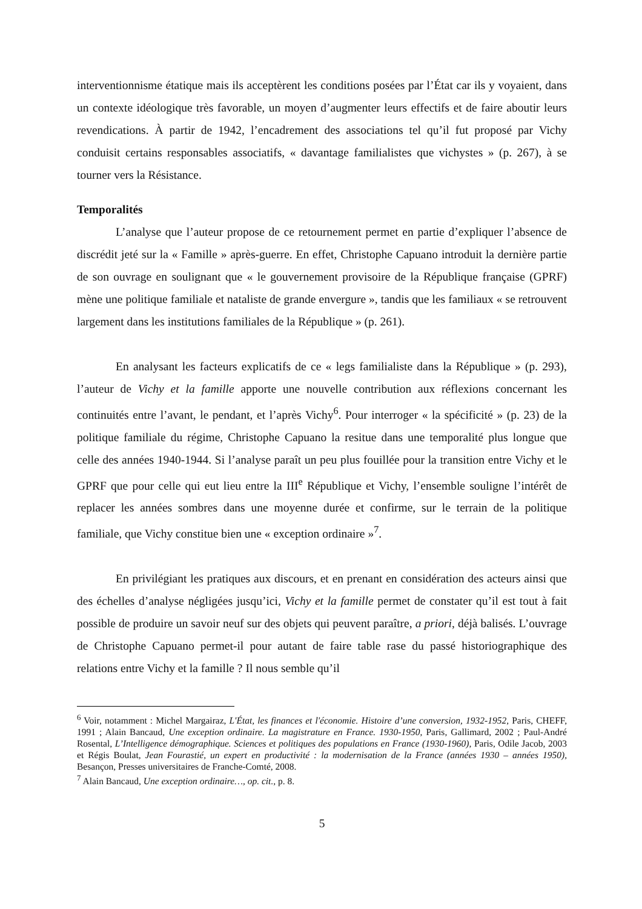interventionnisme étatique mais ils acceptèrent les conditions posées par l’État car ils y voyaient, dans un contexte idéologique très favorable, un moyen d’augmenter leurs effectifs et de faire aboutir leurs revendications. À partir de 1942, l’encadrement des associations tel qu’il fut proposé par Vichy conduisit certains responsables associatifs, « davantage familialistes que vichystes » (p. 267), à se tourner vers la Résistance.
Temporalités
L’analyse que l’auteur propose de ce retournement permet en partie d’expliquer l’absence de discrédit jeté sur la « Famille » après-guerre. En effet, Christophe Capuano introduit la dernière partie de son ouvrage en soulignant que « le gouvernement provisoire de la République française (GPRF) mène une politique familiale et nataliste de grande envergure », tandis que les familiaux « se retrouvent largement dans les institutions familiales de la République » (p. 261).
En analysant les facteurs explicatifs de ce « legs familialiste dans la République » (p. 293), l’auteur de Vichy et la famille apporte une nouvelle contribution aux réflexions concernant les continuités entre l’avant, le pendant, et l’après Vichy<sup>6</sup>. Pour interroger « la spécificité » (p. 23) de la politique familiale du régime, Christophe Capuano la resitue dans une temporalité plus longue que celle des années 1940-1944. Si l’analyse paraît un peu plus fouillée pour la transition entre Vichy et le GPRF que pour celle qui eut lieu entre la III<sup>e</sup> République et Vichy, l’ensemble souligne l’intérêt de replacer les années sombres dans une moyenne durée et confirme, sur le terrain de la politique familiale, que Vichy constitue bien une « exception ordinaire »<sup>7</sup>.
En privilégiant les pratiques aux discours, et en prenant en considération des acteurs ainsi que des échelles d’analyse négligées jusqu’ici, Vichy et la famille permet de constater qu’il est tout à fait possible de produire un savoir neuf sur des objets qui peuvent paraître, a priori, déjà balisés. L’ouvrage de Christophe Capuano permet-il pour autant de faire table rase du passé historiographique des relations entre Vichy et la famille ? Il nous semble qu’il
<sup>6</sup> Voir, notamment : Michel Margairaz, L'État, les finances et l'économie. Histoire d’une conversion, 1932-1952, Paris, CHEFF, 1991 ; Alain Bancaud, Une exception ordinaire. La magistrature en France. 1930-1950, Paris, Gallimard, 2002 ; Paul-André Rosental, L’Intelligence démographique. Sciences et politiques des populations en France (1930-1960), Paris, Odile Jacob, 2003 et Régis Boulat, Jean Fourastié, un expert en productivité : la modernisation de la France (années 1930 – années 1950), Besançon, Presses universitaires de Franche-Comté, 2008.
<sup>7</sup> Alain Bancaud, Une exception ordinaire…, op. cit., p. 8.
5